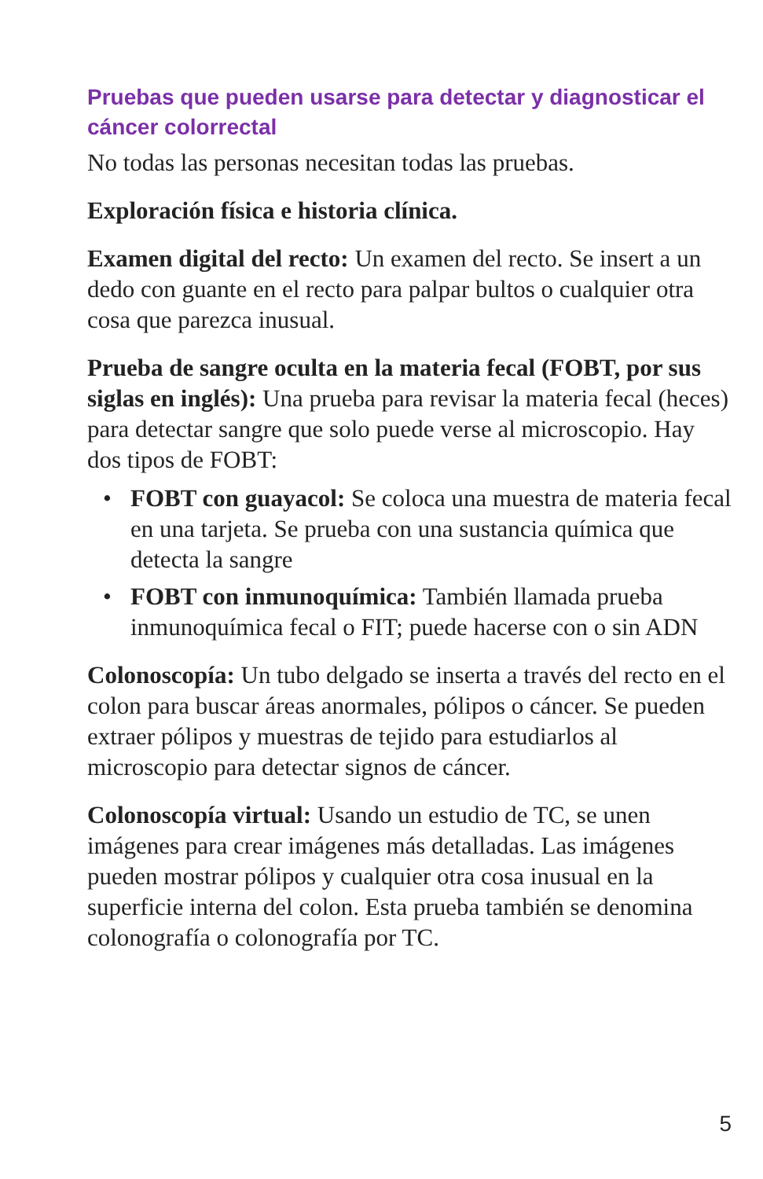Pruebas que pueden usarse para detectar y diagnosticar el cáncer colorrectal
No todas las personas necesitan todas las pruebas.
Exploración física e historia clínica.
Examen digital del recto: Un examen del recto. Se insert a un dedo con guante en el recto para palpar bultos o cualquier otra cosa que parezca inusual.
Prueba de sangre oculta en la materia fecal (FOBT, por sus siglas en inglés): Una prueba para revisar la materia fecal (heces) para detectar sangre que solo puede verse al microscopio. Hay dos tipos de FOBT:
• FOBT con guayacol: Se coloca una muestra de materia fecal en una tarjeta. Se prueba con una sustancia química que detecta la sangre
• FOBT con inmunoquímica: También llamada prueba inmunoquímica fecal o FIT; puede hacerse con o sin ADN
Colonoscopía: Un tubo delgado se inserta a través del recto en el colon para buscar áreas anormales, pólipos o cáncer. Se pueden extraer pólipos y muestras de tejido para estudiarlos al microscopio para detectar signos de cáncer.
Colonoscopía virtual: Usando un estudio de TC, se unen imágenes para crear imágenes más detalladas. Las imágenes pueden mostrar pólipos y cualquier otra cosa inusual en la superficie interna del colon. Esta prueba también se denomina colonografía o colonografía por TC.
5